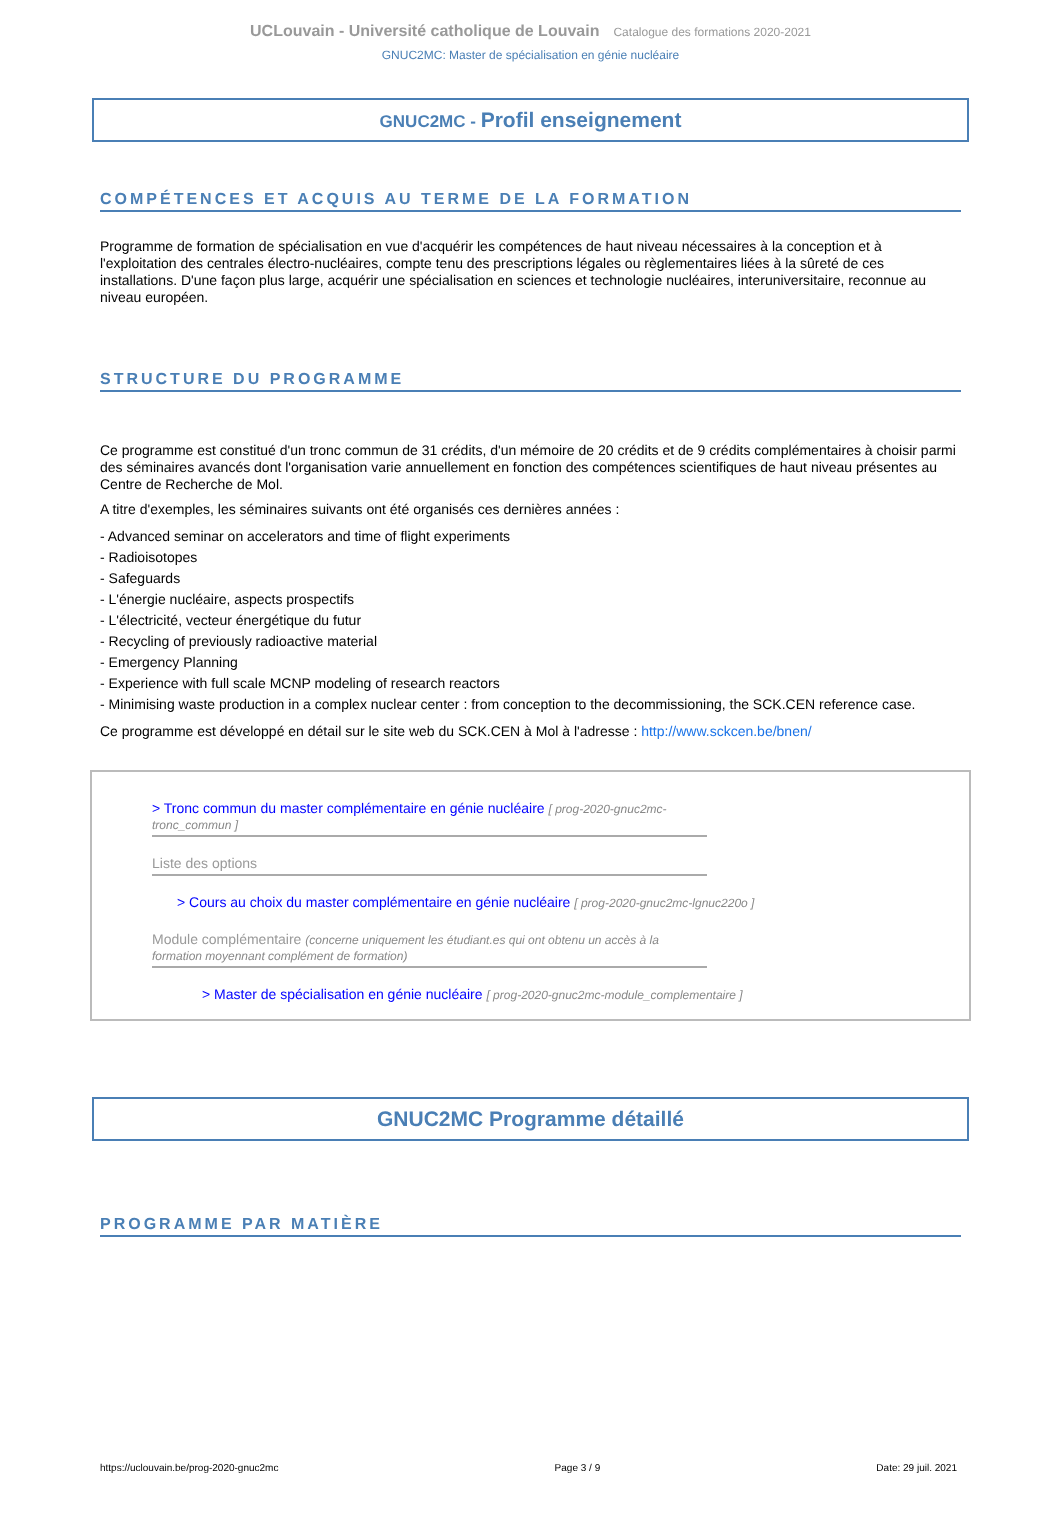UCLouvain - Université catholique de Louvain Catalogue des formations 2020-2021
GNUC2MC: Master de spécialisation en génie nucléaire
GNUC2MC - Profil enseignement
COMPÉTENCES ET ACQUIS AU TERME DE LA FORMATION
Programme de formation de spécialisation en vue d'acquérir les compétences de haut niveau nécessaires à la conception et à l'exploitation des centrales électro-nucléaires, compte tenu des prescriptions légales ou règlementaires liées à la sûreté de ces installations. D'une façon plus large, acquérir une spécialisation en sciences et technologie nucléaires, interuniversitaire, reconnue au niveau européen.
STRUCTURE DU PROGRAMME
Ce programme est constitué d'un tronc commun de 31 crédits, d'un mémoire de 20 crédits et de 9 crédits complémentaires à choisir parmi des séminaires avancés dont l'organisation varie annuellement en fonction des compétences scientifiques de haut niveau présentes au Centre de Recherche de Mol.
A titre d'exemples, les séminaires suivants ont été organisés ces dernières années :
- Advanced seminar on accelerators and time of flight experiments
- Radioisotopes
- Safeguards
- L'énergie nucléaire, aspects prospectifs
- L'électricité, vecteur énergétique du futur
- Recycling of previously radioactive material
- Emergency Planning
- Experience with full scale MCNP modeling of research reactors
- Minimising waste production in a complex nuclear center : from conception to the decommissioning, the SCK.CEN reference case.
Ce programme est développé en détail sur le site web du SCK.CEN à Mol à l'adresse : http://www.sckcen.be/bnen/
> Tronc commun du master complémentaire en génie nucléaire [ prog-2020-gnuc2mc-tronc_commun ]
Liste des options
> Cours au choix du master complémentaire en génie nucléaire [ prog-2020-gnuc2mc-lgnuc220o ]
Module complémentaire (concerne uniquement les étudiant.es qui ont obtenu un accès à la formation moyennant complément de formation)
> Master de spécialisation en génie nucléaire [ prog-2020-gnuc2mc-module_complementaire ]
GNUC2MC Programme détaillé
PROGRAMME PAR MATIÈRE
https://uclouvain.be/prog-2020-gnuc2mc Page 3 / 9 Date: 29 juil. 2021